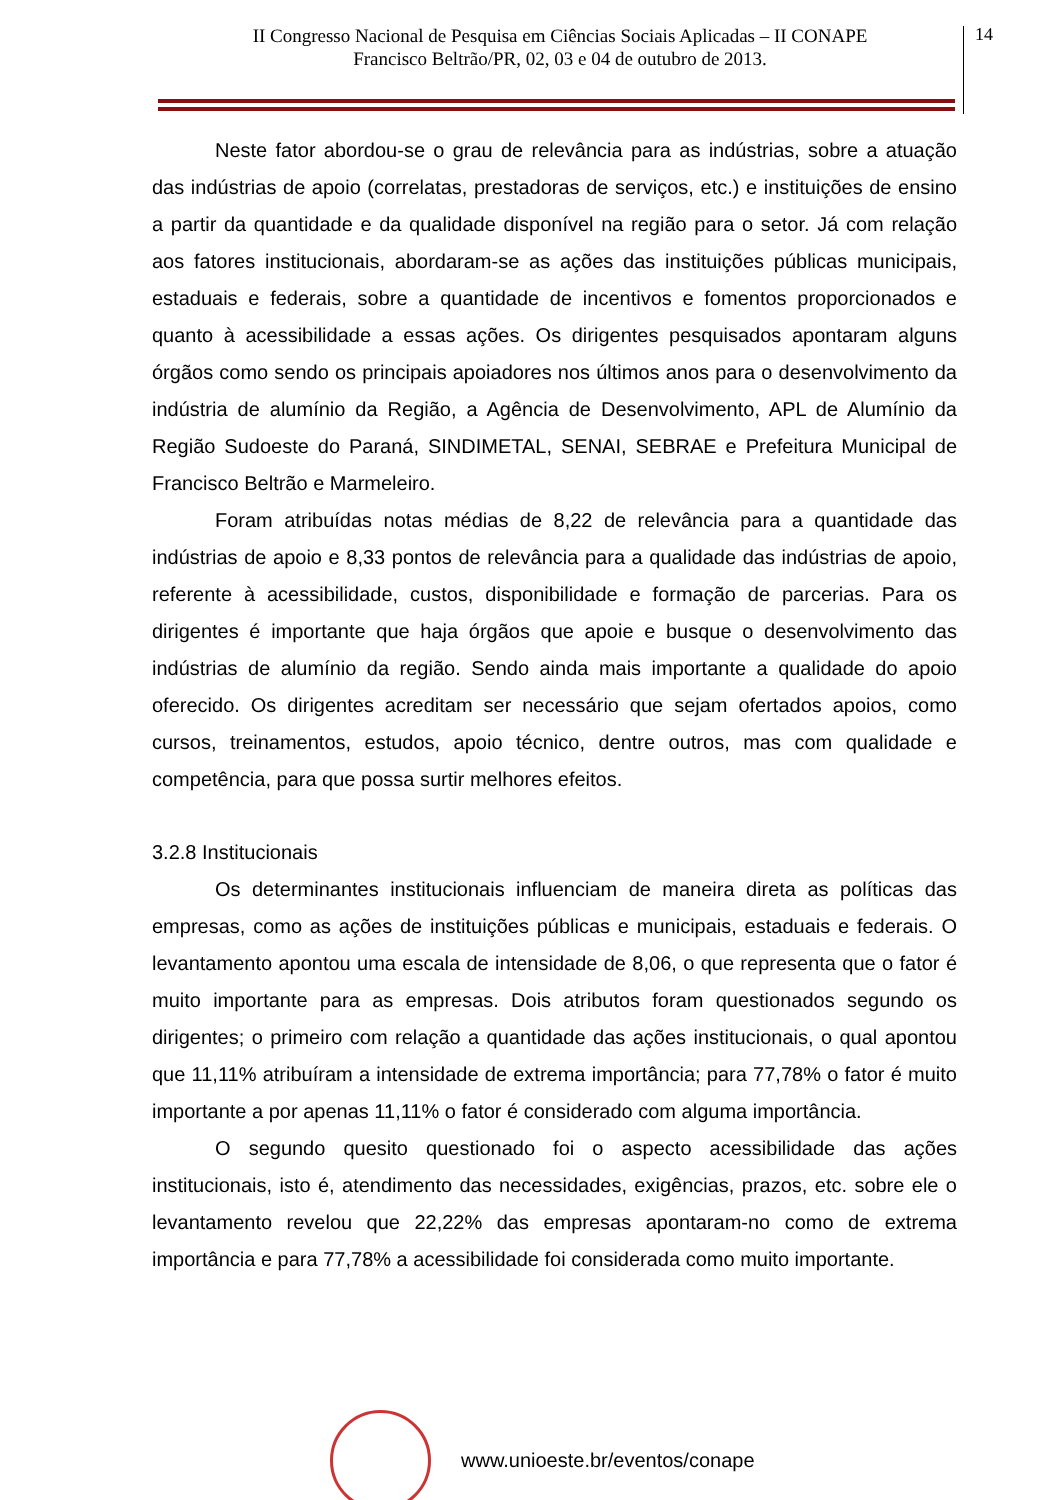II Congresso Nacional de Pesquisa em Ciências Sociais Aplicadas – II CONAPE
Francisco Beltrão/PR, 02, 03 e 04 de outubro de 2013.
14
Neste fator abordou-se o grau de relevância para as indústrias, sobre a atuação das indústrias de apoio (correlatas, prestadoras de serviços, etc.) e instituições de ensino a partir da quantidade e da qualidade disponível na região para o setor. Já com relação aos fatores institucionais, abordaram-se as ações das instituições públicas municipais, estaduais e federais, sobre a quantidade de incentivos e fomentos proporcionados e quanto à acessibilidade a essas ações. Os dirigentes pesquisados apontaram alguns órgãos como sendo os principais apoiadores nos últimos anos para o desenvolvimento da indústria de alumínio da Região, a Agência de Desenvolvimento, APL de Alumínio da Região Sudoeste do Paraná, SINDIMETAL, SENAI, SEBRAE e Prefeitura Municipal de Francisco Beltrão e Marmeleiro.
Foram atribuídas notas médias de 8,22 de relevância para a quantidade das indústrias de apoio e 8,33 pontos de relevância para a qualidade das indústrias de apoio, referente à acessibilidade, custos, disponibilidade e formação de parcerias. Para os dirigentes é importante que haja órgãos que apoie e busque o desenvolvimento das indústrias de alumínio da região. Sendo ainda mais importante a qualidade do apoio oferecido. Os dirigentes acreditam ser necessário que sejam ofertados apoios, como cursos, treinamentos, estudos, apoio técnico, dentre outros, mas com qualidade e competência, para que possa surtir melhores efeitos.
3.2.8 Institucionais
Os determinantes institucionais influenciam de maneira direta as políticas das empresas, como as ações de instituições públicas e municipais, estaduais e federais. O levantamento apontou uma escala de intensidade de 8,06, o que representa que o fator é muito importante para as empresas. Dois atributos foram questionados segundo os dirigentes; o primeiro com relação a quantidade das ações institucionais, o qual apontou que 11,11% atribuíram a intensidade de extrema importância; para 77,78% o fator é muito importante a por apenas 11,11% o fator é considerado com alguma importância.
O segundo quesito questionado foi o aspecto acessibilidade das ações institucionais, isto é, atendimento das necessidades, exigências, prazos, etc. sobre ele o levantamento revelou que 22,22% das empresas apontaram-no como de extrema importância e para 77,78% a acessibilidade foi considerada como muito importante.
www.unioeste.br/eventos/conape